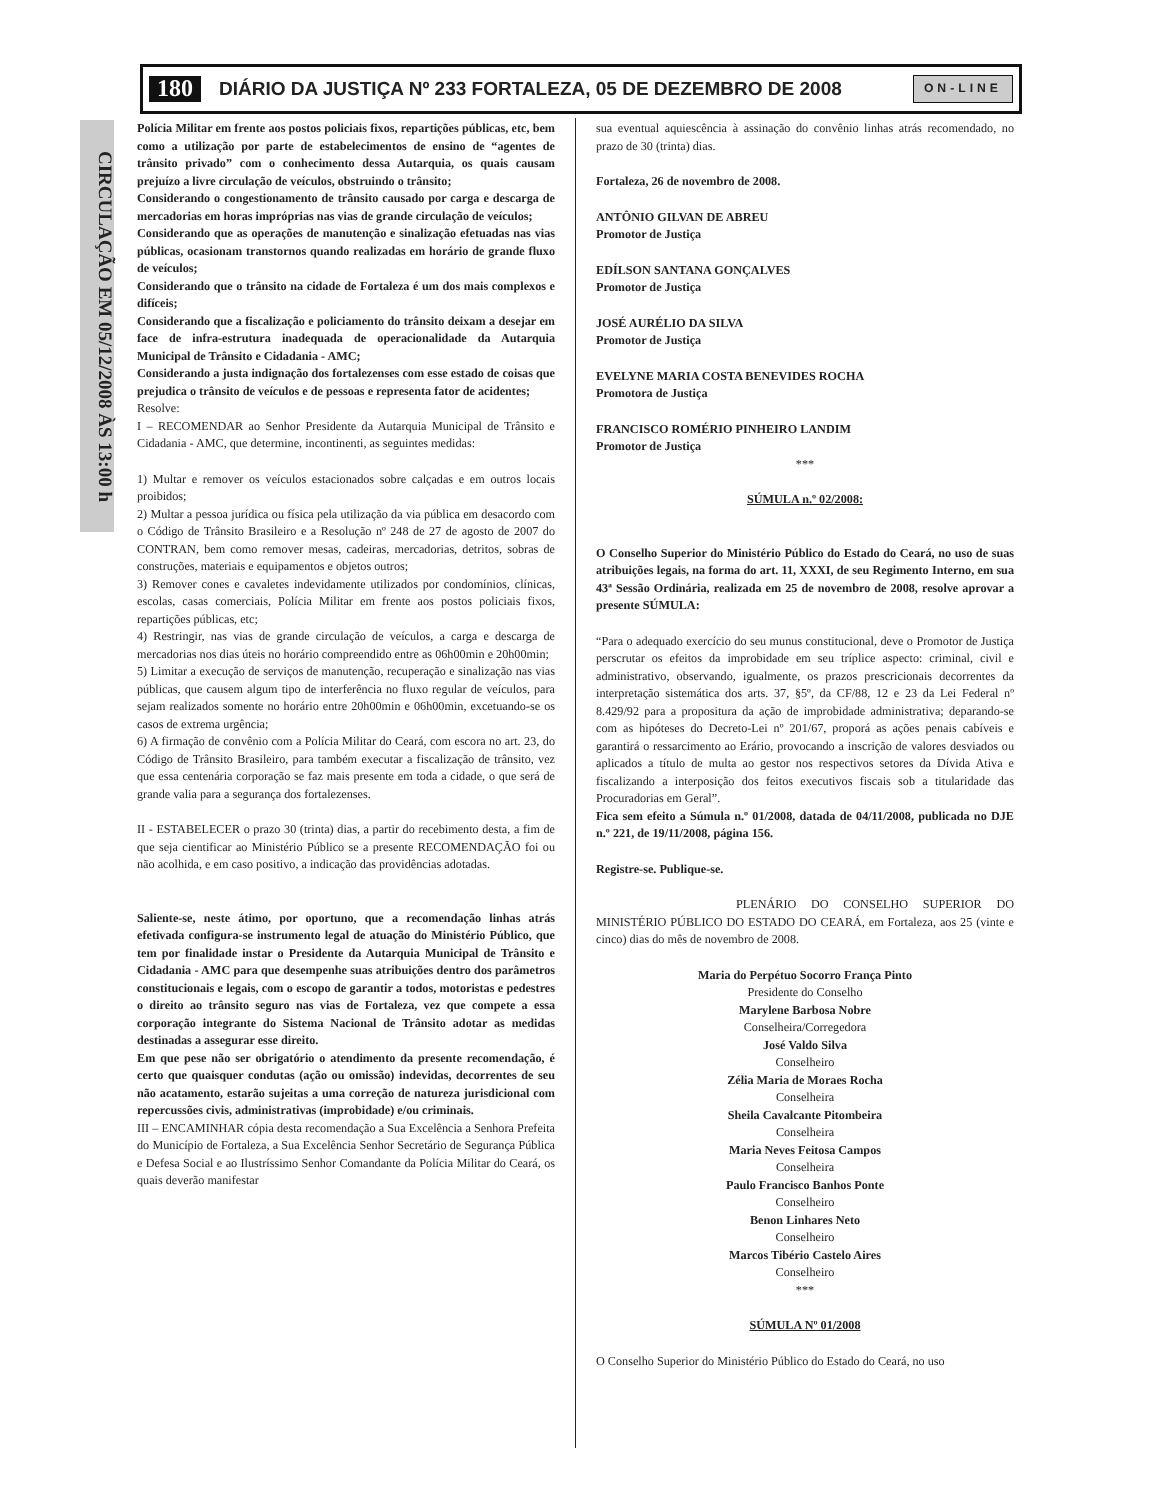180 DIÁRIO DA JUSTIÇA Nº 233 FORTALEZA, 05 DE DEZEMBRO DE 2008 ON-LINE
CIRCULAÇÃO EM 05/12/2008 ÀS 13:00 h
Polícia Militar em frente aos postos policiais fixos, repartições públicas, etc, bem como a utilização por parte de estabelecimentos de ensino de “agentes de trânsito privado” com o conhecimento dessa Autarquia, os quais causam prejuízo a livre circulação de veículos, obstruindo o trânsito;
Considerando o congestionamento de trânsito causado por carga e descarga de mercadorias em horas impróprias nas vias de grande circulação de veículos;
Considerando que as operações de manutenção e sinalização efetuadas nas vias públicas, ocasionam transtornos quando realizadas em horário de grande fluxo de veículos;
Considerando que o trânsito na cidade de Fortaleza é um dos mais complexos e difíceis;
Considerando que a fiscalização e policiamento do trânsito deixam a desejar em face de infra-estrutura inadequada de operacionalidade da Autarquia Municipal de Trânsito e Cidadania - AMC;
Considerando a justa indignação dos fortalezenses com esse estado de coisas que prejudica o trânsito de veículos e de pessoas e representa fator de acidentes;
Resolve:
I – RECOMENDAR ao Senhor Presidente da Autarquia Municipal de Trânsito e Cidadania - AMC, que determine, incontinenti, as seguintes medidas:
1) Multar e remover os veículos estacionados sobre calçadas e em outros locais proibidos;
2) Multar a pessoa jurídica ou física pela utilização da via pública em desacordo com o Código de Trânsito Brasileiro e a Resolução nº 248 de 27 de agosto de 2007 do CONTRAN, bem como remover mesas, cadeiras, mercadorias, detritos, sobras de construções, materiais e equipamentos e objetos outros;
3) Remover cones e cavaletes indevidamente utilizados por condomínios, clínicas, escolas, casas comerciais, Polícia Militar em frente aos postos policiais fixos, repartições públicas, etc;
4) Restringir, nas vias de grande circulação de veículos, a carga e descarga de mercadorias nos dias úteis no horário compreendido entre as 06h00min e 20h00min;
5) Limitar a execução de serviços de manutenção, recuperação e sinalização nas vias públicas, que causem algum tipo de interferência no fluxo regular de veículos, para sejam realizados somente no horário entre 20h00min e 06h00min, excetuando-se os casos de extrema urgência;
6) A firmação de convênio com a Polícia Militar do Ceará, com escora no art. 23, do Código de Trânsito Brasileiro, para também executar a fiscalização de trânsito, vez que essa centenária corporação se faz mais presente em toda a cidade, o que será de grande valia para a segurança dos fortalezenses.
II - ESTABELECER o prazo 30 (trinta) dias, a partir do recebimento desta, a fim de que seja cientificar ao Ministério Público se a presente RECOMENDAÇÃO foi ou não acolhida, e em caso positivo, a indicação das providências adotadas.
Saliente-se, neste átimo, por oportuno, que a recomendação linhas atrás efetivada configura-se instrumento legal de atuação do Ministério Público, que tem por finalidade instar o Presidente da Autarquia Municipal de Trânsito e Cidadania - AMC para que desempenhe suas atribuições dentro dos parâmetros constitucionais e legais, com o escopo de garantir a todos, motoristas e pedestres o direito ao trânsito seguro nas vias de Fortaleza, vez que compete a essa corporação integrante do Sistema Nacional de Trânsito adotar as medidas destinadas a assegurar esse direito.
Em que pese não ser obrigatório o atendimento da presente recomendação, é certo que quaisquer condutas (ação ou omissão) indevidas, decorrentes de seu não acatamento, estarão sujeitas a uma correção de natureza jurisdicional com repercussões civis, administrativas (improbidade) e/ou criminais.
III – ENCAMINHAR cópia desta recomendação a Sua Excelência a Senhora Prefeita do Município de Fortaleza, a Sua Excelência Senhor Secretário de Segurança Pública e Defesa Social e ao Ilustríssimo Senhor Comandante da Polícia Militar do Ceará, os quais deverão manifestar
sua eventual aquiescência à assinação do convênio linhas atrás recomendado, no prazo de 30 (trinta) dias.
Fortaleza, 26 de novembro de 2008.
ANTÔNIO GILVAN DE ABREU
Promotor de Justiça
EDÍLSON SANTANA GONÇALVES
Promotor de Justiça
JOSÉ AURÉLIO DA SILVA
Promotor de Justiça
EVELYNE MARIA COSTA BENEVIDES ROCHA
Promotora de Justiça
FRANCISCO ROMÉRIO PINHEIRO LANDIM
Promotor de Justiça
***
SÚMULA n.º 02/2008:
O Conselho Superior do Ministério Público do Estado do Ceará, no uso de suas atribuições legais, na forma do art. 11, XXXI, de seu Regimento Interno, em sua 43ª Sessão Ordinária, realizada em 25 de novembro de 2008, resolve aprovar a presente SÚMULA:
“Para o adequado exercício do seu munus constitucional, deve o Promotor de Justiça perscrutar os efeitos da improbidade em seu tríplice aspecto: criminal, civil e administrativo, observando, igualmente, os prazos prescricionais decorrentes da interpretação sistemática dos arts. 37, §5º, da CF/88, 12 e 23 da Lei Federal nº 8.429/92 para a propositura da ação de improbidade administrativa; deparando-se com as hipóteses do Decreto-Lei nº 201/67, proporá as ações penais cabíveis e garantirá o ressarcimento ao Erário, provocando a inscrição de valores desviados ou aplicados a título de multa ao gestor nos respectivos setores da Dívida Ativa e fiscalizando a interposição dos feitos executivos fiscais sob a titularidade das Procuradorias em Geral”.
Fica sem efeito a Súmula n.º 01/2008, datada de 04/11/2008, publicada no DJE n.º 221, de 19/11/2008, página 156.
Registre-se. Publique-se.
PLENÁRIO DO CONSELHO SUPERIOR DO MINISTÉRIO PÚBLICO DO ESTADO DO CEARÁ, em Fortaleza, aos 25 (vinte e cinco) dias do mês de novembro de 2008.
Maria do Perpétuo Socorro França Pinto
Presidente do Conselho
Marylene Barbosa Nobre
Conselheira/Corregedora
José Valdo Silva
Conselheiro
Zélia Maria de Moraes Rocha
Conselheira
Sheila Cavalcante Pitombeira
Conselheira
Maria Neves Feitosa Campos
Conselheira
Paulo Francisco Banhos Ponte
Conselheiro
Benon Linhares Neto
Conselheiro
Marcos Tibério Castelo Aires
Conselheiro
***
SÚMULA Nº 01/2008
O Conselho Superior do Ministério Público do Estado do Ceará, no uso